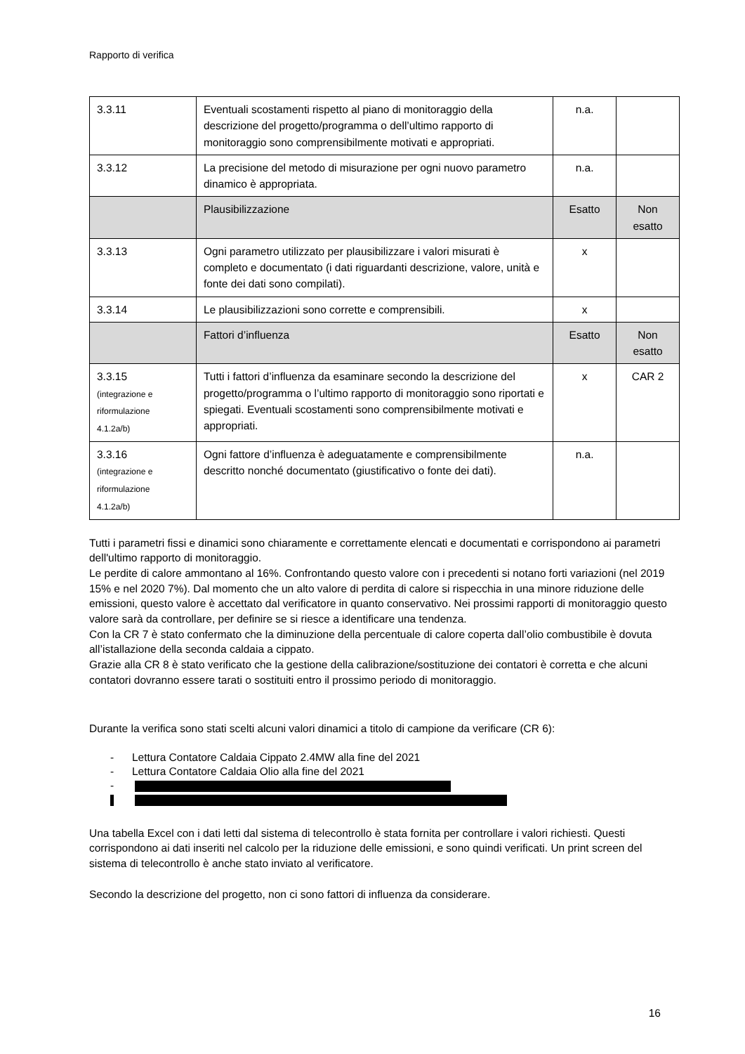Rapporto di verifica
| 3.3.11 | Eventuali scostamenti rispetto al piano di monitoraggio della descrizione del progetto/programma o dell’ultimo rapporto di monitoraggio sono comprensibilmente motivati e appropriati. | n.a. | |
| 3.3.12 | La precisione del metodo di misurazione per ogni nuovo parametro dinamico è appropriata. | n.a. | |
| | Plausibilizzazione | Esatto | Non esatto |
| 3.3.13 | Ogni parametro utilizzato per plausibilizzare i valori misurati è completo e documentato (i dati riguardanti descrizione, valore, unità e fonte dei dati sono compilati). | x | |
| 3.3.14 | Le plausibilizzazioni sono corrette e comprensibili. | x | |
| | Fattori d’influenza | Esatto | Non esatto |
| 3.3.15 (integrazione e riformulazione 4.1.2a/b) | Tutti i fattori d’influenza da esaminare secondo la descrizione del progetto/programma o l’ultimo rapporto di monitoraggio sono riportati e spiegati. Eventuali scostamenti sono comprensibilmente motivati e appropriati. | x | CAR 2 |
| 3.3.16 (integrazione e riformulazione 4.1.2a/b) | Ogni fattore d’influenza è adeguatamente e comprensibilmente descritto nonché documentato (giustificativo o fonte dei dati). | n.a. | |
Tutti i parametri fissi e dinamici sono chiaramente e correttamente elencati e documentati e corrispondono ai parametri dell'ultimo rapporto di monitoraggio.
Le perdite di calore ammontano al 16%. Confrontando questo valore con i precedenti si notano forti variazioni (nel 2019 15% e nel 2020 7%). Dal momento che un alto valore di perdita di calore si rispecchia in una minore riduzione delle emissioni, questo valore è accettato dal verificatore in quanto conservativo. Nei prossimi rapporti di monitoraggio questo valore sarà da controllare, per definire se si riesce a identificare una tendenza.
Con la CR 7 è stato confermato che la diminuzione della percentuale di calore coperta dall’olio combustibile è dovuta all’istallazione della seconda caldaia a cippato.
Grazie alla CR 8 è stato verificato che la gestione della calibrazione/sostituzione dei contatori è corretta e che alcuni contatori dovranno essere tarati o sostituiti entro il prossimo periodo di monitoraggio.
Durante la verifica sono stati scelti alcuni valori dinamici a titolo di campione da verificare (CR 6):
- Lettura Contatore Caldaia Cippato 2.4MW alla fine del 2021
- Lettura Contatore Caldaia Olio alla fine del 2021
-
Una tabella Excel con i dati letti dal sistema di telecontrollo è stata fornita per controllare i valori richiesti. Questi corrispondono ai dati inseriti nel calcolo per la riduzione delle emissioni, e sono quindi verificati. Un print screen del sistema di telecontrollo è anche stato inviato al verificatore.
Secondo la descrizione del progetto, non ci sono fattori di influenza da considerare.
16